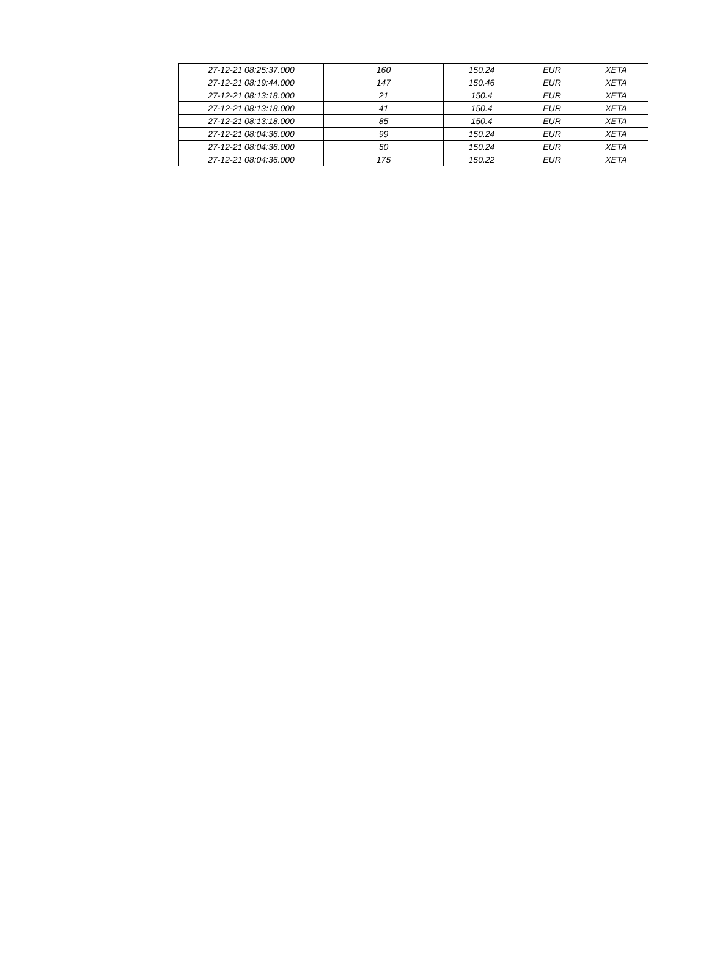| 27-12-21 08:25:37.000 | 160 | 150.24 | EUR | XETA |
| 27-12-21 08:19:44.000 | 147 | 150.46 | EUR | XETA |
| 27-12-21 08:13:18.000 | 21 | 150.4 | EUR | XETA |
| 27-12-21 08:13:18.000 | 41 | 150.4 | EUR | XETA |
| 27-12-21 08:13:18.000 | 85 | 150.4 | EUR | XETA |
| 27-12-21 08:04:36.000 | 99 | 150.24 | EUR | XETA |
| 27-12-21 08:04:36.000 | 50 | 150.24 | EUR | XETA |
| 27-12-21 08:04:36.000 | 175 | 150.22 | EUR | XETA |